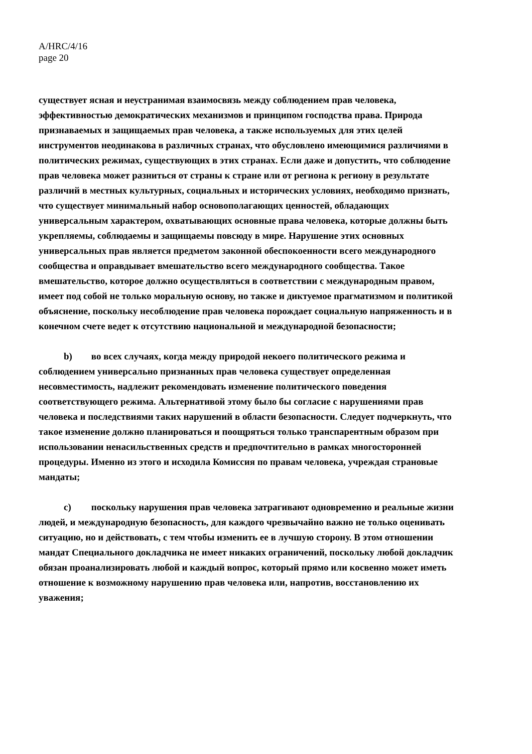A/HRC/4/16
page 20
существует ясная и неустранимая взаимосвязь между соблюдением прав человека, эффективностью демократических механизмов и принципом господства права. Природа признаваемых и защищаемых прав человека, а также используемых для этих целей инструментов неодинакова в различных странах, что обусловлено имеющимися различиями в политических режимах, существующих в этих странах. Если даже и допустить, что соблюдение прав человека может разниться от страны к стране или от региона к региону в результате различий в местных культурных, социальных и исторических условиях, необходимо признать, что существует минимальный набор основополагающих ценностей, обладающих универсальным характером, охватывающих основные права человека, которые должны быть укрепляемы, соблюдаемы и защищаемы повсюду в мире. Нарушение этих основных универсальных прав является предметом законной обеспокоенности всего международного сообщества и оправдывает вмешательство всего международного сообщества. Такое вмешательство, которое должно осуществляться в соответствии с международным правом, имеет под собой не только моральную основу, но также и диктуемое прагматизмом и политикой объяснение, поскольку несоблюдение прав человека порождает социальную напряженность и в конечном счете ведет к отсутствию национальной и международной безопасности;
b) во всех случаях, когда между природой некоего политического режима и соблюдением универсально признанных прав человека существует определенная несовместимость, надлежит рекомендовать изменение политического поведения соответствующего режима. Альтернативой этому было бы согласие с нарушениями прав человека и последствиями таких нарушений в области безопасности. Следует подчеркнуть, что такое изменение должно планироваться и поощряться только транспарентным образом при использовании ненасильственных средств и предпочтительно в рамках многосторонней процедуры. Именно из этого и исходила Комиссия по правам человека, учреждая страновые мандаты;
c) поскольку нарушения прав человека затрагивают одновременно и реальные жизни людей, и международную безопасность, для каждого чрезвычайно важно не только оценивать ситуацию, но и действовать, с тем чтобы изменить ее в лучшую сторону. В этом отношении мандат Специального докладчика не имеет никаких ограничений, поскольку любой докладчик обязан проанализировать любой и каждый вопрос, который прямо или косвенно может иметь отношение к возможному нарушению прав человека или, напротив, восстановлению их уважения;